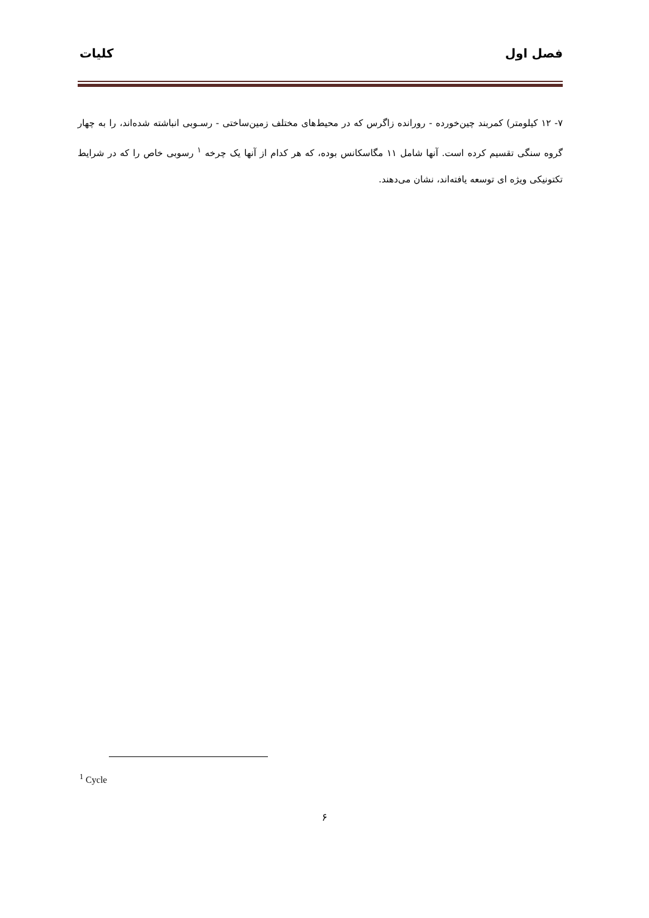فصل اول کلیات
۷- ۱۲ کیلومتر) کمربند چین‌خورده - رورانده زاگرس که در محیط‌های مختلف زمین‌ساختی - رسـوبی انباشته شده‌اند، را به چهار گروه سنگی تقسیم کرده است. آنها شامل ۱۱ مگاسکانس بوده، که هر کدام از آنها یک چرخه <sup>۱</sup> رسوبی خاص را که در شرایط تکتونیکی ویژه ای توسعه یافته‌اند، نشان می‌دهند.
<sup>1</sup> Cycle
۶